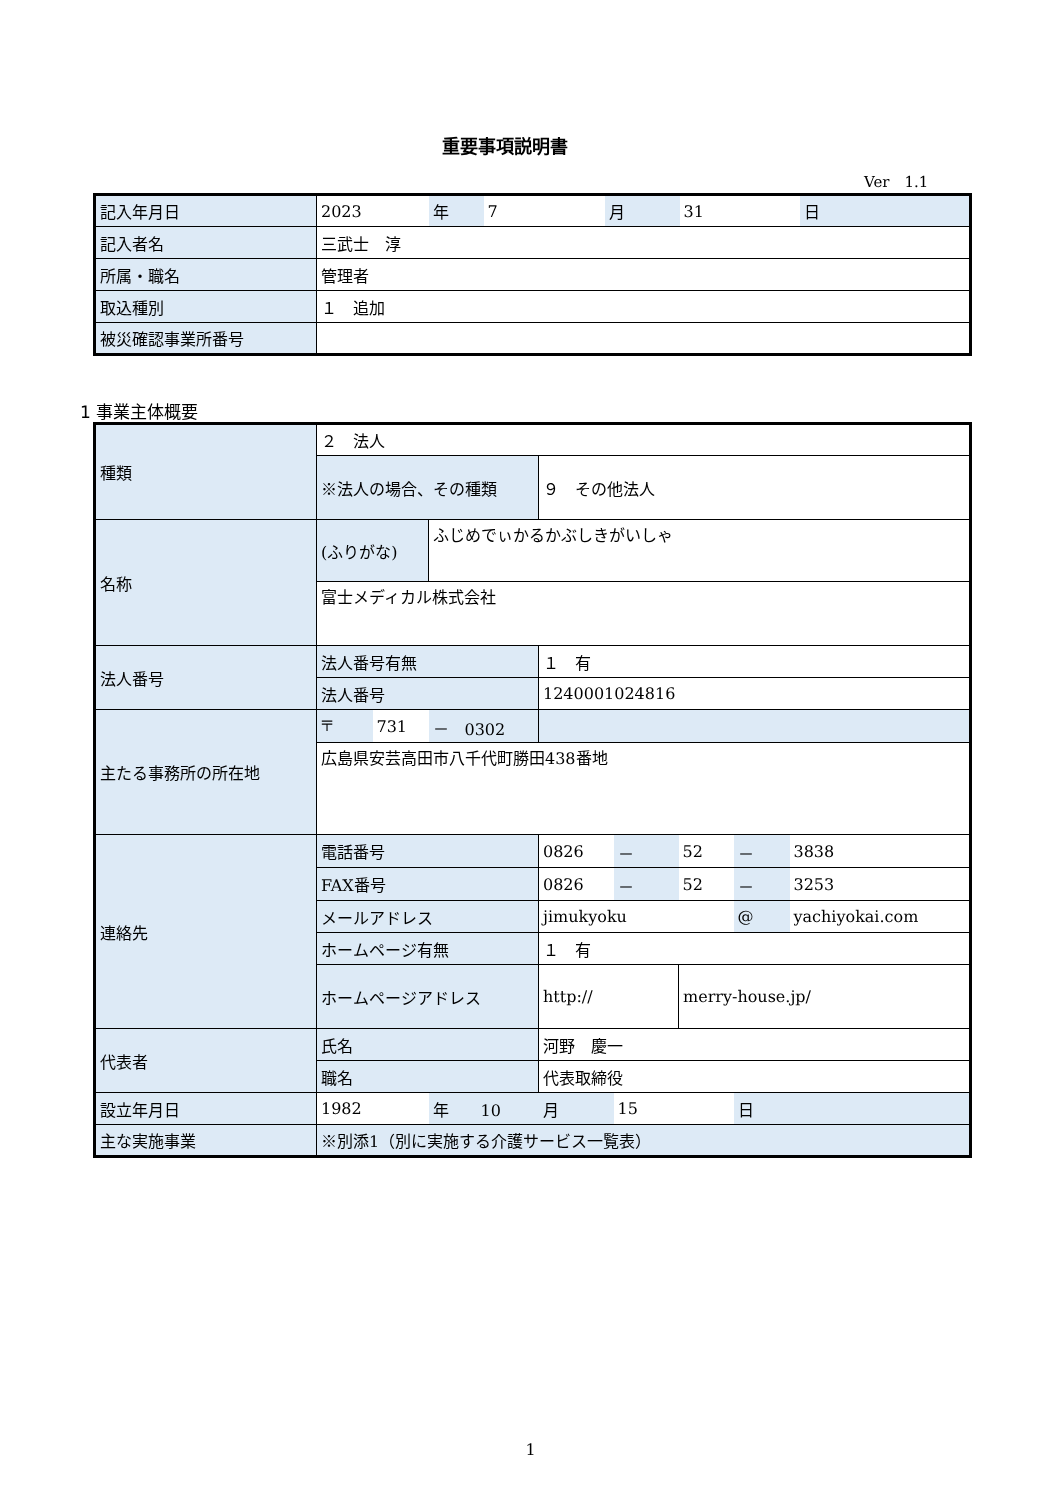重要事項説明書
Ver　1.1
| 記入年月日 | 2023 | 年 | 7 | 月 | 31 | 日 |
| 記入者名 | 三武士 淳 | | | | | |
| 所属・職名 | 管理者 | | | | | |
| 取込種別 | １ 追加 | | | | | |
| 被災確認事業所番号 | | | | | | |
1 事業主体概要
| 種類 | ２ 法人 | | | | | | | |
| | ※法人の場合、その種類 | | | ９ その他法人 | | | | |
| 名称 | (ふりがな) | | ふじめでぃかるかぶしきがいしゃ | | | | | |
| | 富士メディカル株式会社 | | | | | | | |
| 法人番号 | 法人番号有無 | | | １ 有 | | | | |
| | 法人番号 | | | 1240001024816 | | | | |
| 主たる事務所の所在地 | 〒 | 731 | － 0302 | | | | | |
| | 広島県安芸高田市八千代町勝田438番地 | | | | | | | |
| 連絡先 | 電話番号 | | | 0826 | － | 52 | － | 3838 |
| | FAX番号 | | | 0826 | － | 52 | － | 3253 |
| | メールアドレス | | | jimukyoku | | | @ | yachiyokai.com |
| | ホームページ有無 | | | １ 有 | | | | |
| | ホームページアドレス | | | http:// | | merry-house.jp/ | | |
| 代表者 | 氏名 | | | 河野 慶一 | | | | |
| | 職名 | | | 代表取締役 | | | | |
| 設立年月日 | 1982 | | 年 10 | 月 | 15 | | 日 | |
| 主な実施事業 | ※別添1（別に実施する介護サービス一覧表） | | | | | | | |
1